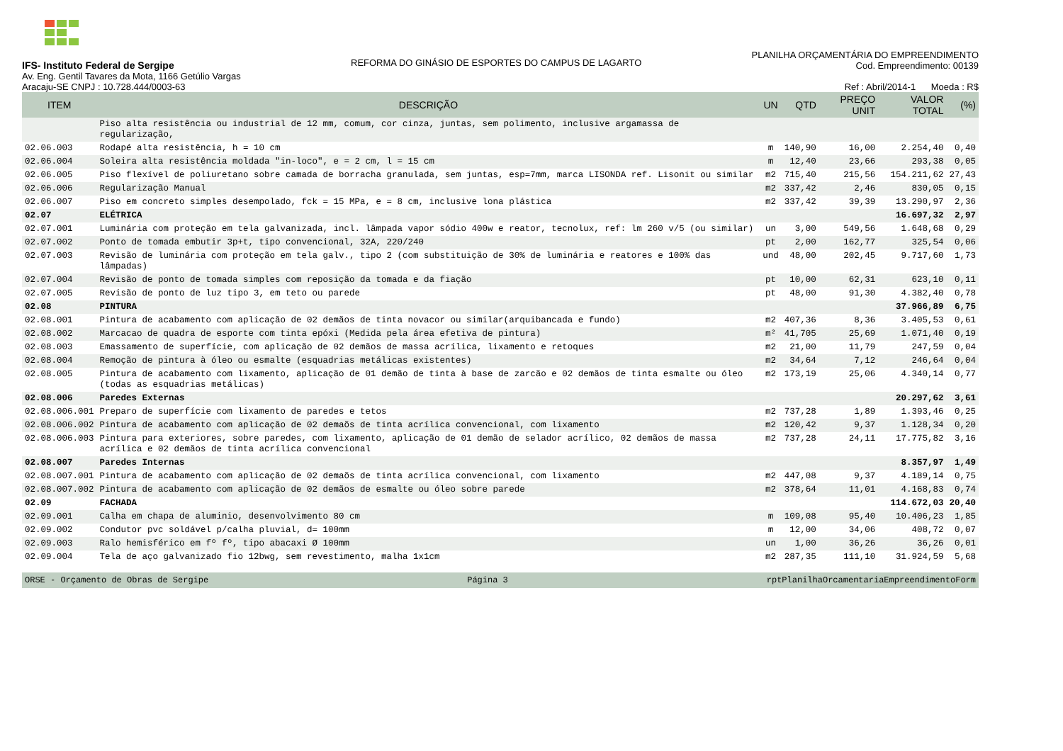IFS- Instituto Federal de Sergipe
Av. Eng. Gentil Tavares da Mota, 1166 Getúlio Vargas
Aracaju-SE CNPJ : 10.728.444/0003-63
REFORMA DO GINÁSIO DE ESPORTES DO CAMPUS DE LAGARTO
PLANILHA ORÇAMENTÁRIA DO EMPREENDIMENTO
Cod. Empreendimento: 00139
Ref : Abril/2014-1 Moeda : R$
| ITEM | DESCRIÇÃO | UN | QTD | PREÇO UNIT | VALOR TOTAL | (%) |
| --- | --- | --- | --- | --- | --- | --- |
| | Piso alta resistência ou industrial de 12 mm, comum, cor cinza, juntas, sem polimento, inclusive argamassa de regularização, | | | | | |
| 02.06.003 | Rodapé alta resistência, h = 10 cm | m | 140,90 | 16,00 | 2.254,40 | 0,40 |
| 02.06.004 | Soleira alta resistência moldada "in-loco", e = 2 cm, l = 15 cm | m | 12,40 | 23,66 | 293,38 | 0,05 |
| 02.06.005 | Piso flexível de poliuretano sobre camada de borracha granulada, sem juntas, esp=7mm, marca LISONDA ref. Lisonit ou similar | m2 | 715,40 | 215,56 | 154.211,62 | 27,43 |
| 02.06.006 | Regularização Manual | m2 | 337,42 | 2,46 | 830,05 | 0,15 |
| 02.06.007 | Piso em concreto simples desempolado, fck = 15 MPa, e = 8 cm, inclusive lona plástica | m2 | 337,42 | 39,39 | 13.290,97 | 2,36 |
| 02.07 | ELÉTRICA | | | | 16.697,32 | 2,97 |
| 02.07.001 | Luminária com proteção em tela galvanizada, incl. lâmpada vapor sódio 400w e reator, tecnolux, ref: lm 260 v/5 (ou similar) | un | 3,00 | 549,56 | 1.648,68 | 0,29 |
| 02.07.002 | Ponto de tomada embutir 3p+t, tipo convencional, 32A, 220/240 | pt | 2,00 | 162,77 | 325,54 | 0,06 |
| 02.07.003 | Revisão de luminária com proteção em tela galv., tipo 2 (com substituição de 30% de luminária e reatores e 100% das lâmpadas) | und | 48,00 | 202,45 | 9.717,60 | 1,73 |
| 02.07.004 | Revisão de ponto de tomada simples com reposição da tomada e da fiação | pt | 10,00 | 62,31 | 623,10 | 0,11 |
| 02.07.005 | Revisão de ponto de luz tipo 3, em teto ou parede | pt | 48,00 | 91,30 | 4.382,40 | 0,78 |
| 02.08 | PINTURA | | | | 37.966,89 | 6,75 |
| 02.08.001 | Pintura de acabamento com aplicação de 02 demãos de tinta novacor ou similar(arquibancada e fundo) | m2 | 407,36 | 8,36 | 3.405,53 | 0,61 |
| 02.08.002 | Marcacao de quadra de esporte com tinta epóxi (Medida pela área efetiva de pintura) | m² | 41,705 | 25,69 | 1.071,40 | 0,19 |
| 02.08.003 | Emassamento de superfície, com aplicação de 02 demãos de massa acrílica, lixamento e retoques | m2 | 21,00 | 11,79 | 247,59 | 0,04 |
| 02.08.004 | Remoção de pintura à óleo ou esmalte (esquadrias metálicas existentes) | m2 | 34,64 | 7,12 | 246,64 | 0,04 |
| 02.08.005 | Pintura de acabamento com lixamento, aplicação de 01 demão de tinta à base de zarcão e 02 demãos de tinta esmalte ou óleo (todas as esquadrias metálicas) | m2 | 173,19 | 25,06 | 4.340,14 | 0,77 |
| 02.08.006 | Paredes Externas | | | | 20.297,62 | 3,61 |
| 02.08.006.001 | Preparo de superfície com lixamento de paredes e tetos | m2 | 737,28 | 1,89 | 1.393,46 | 0,25 |
| 02.08.006.002 | Pintura de acabamento com aplicação de 02 demaõs de tinta acrílica convencional, com lixamento | m2 | 120,42 | 9,37 | 1.128,34 | 0,20 |
| 02.08.006.003 | Pintura para exteriores, sobre paredes, com lixamento, aplicação de 01 demão de selador acrílico, 02 demãos de massa acrílica e 02 demãos de tinta acrílica convencional | m2 | 737,28 | 24,11 | 17.775,82 | 3,16 |
| 02.08.007 | Paredes Internas | | | | 8.357,97 | 1,49 |
| 02.08.007.001 | Pintura de acabamento com aplicação de 02 demaõs de tinta acrílica convencional, com lixamento | m2 | 447,08 | 9,37 | 4.189,14 | 0,75 |
| 02.08.007.002 | Pintura de acabamento com aplicação de 02 demãos de esmalte ou óleo sobre parede | m2 | 378,64 | 11,01 | 4.168,83 | 0,74 |
| 02.09 | FACHADA | | | | 114.672,03 | 20,40 |
| 02.09.001 | Calha em chapa de aluminio, desenvolvimento 80 cm | m | 109,08 | 95,40 | 10.406,23 | 1,85 |
| 02.09.002 | Condutor pvc soldável p/calha pluvial, d= 100mm | m | 12,00 | 34,06 | 408,72 | 0,07 |
| 02.09.003 | Ralo hemisférico em fº fº, tipo abacaxi Ø 100mm | un | 1,00 | 36,26 | 36,26 | 0,01 |
| 02.09.004 | Tela de aço galvanizado fio 12bwg, sem revestimento, malha 1x1cm | m2 | 287,35 | 111,10 | 31.924,59 | 5,68 |
ORSE - Orçamento de Obras de Sergipe Página 3 rptPlanilhaOrcamentariaEmpreendimentoForm